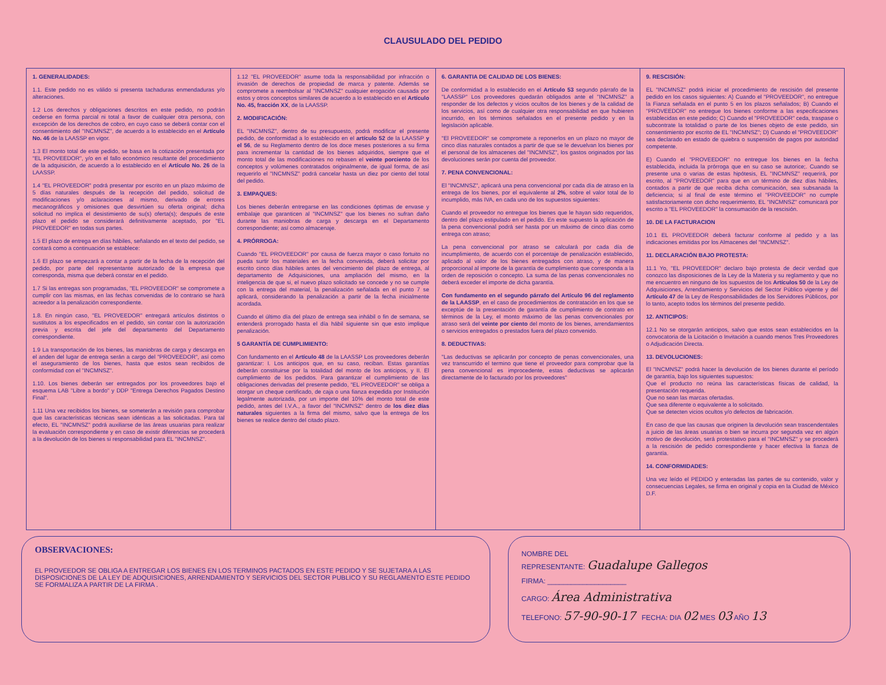CLAUSULADO DEL PEDIDO
1. GENERALIDADES:
1.1. Este pedido no es válido si presenta tachaduras enmendaduras y/o alteraciones.
1.2 Los derechos y obligaciones descritos en este pedido, no podrán cederse en forma parcial ni total a favor de cualquier otra persona, con excepción de los derechos de cobro, en cuyo caso se deberá contar con el consentimiento del "INCMNSZ", de acuerdo a lo establecido en el Artículo No. 46 de la LAASSP en vigor.
1.3 El monto total de este pedido, se basa en la cotización presentada por "EL PROVEEDOR", y/o en el fallo económico resultante del procedimiento de la adquisición, de acuerdo a lo establecido en el Artículo No. 26 de la LAASSP.
1.4 "EL PROVEEDOR" podrá presentar por escrito en un plazo máximo de 5 días naturales después de la recepción del pedido, solicitud de modificaciones y/o aclaraciones al mismo, derivado de errores mecanográficos y omisiones que desvirtúen su oferta original; dicha solicitud no implica el desistimiento de su(s) oferta(s); después de este plazo el pedido se considerará definitivamente aceptado, por "EL PROVEEDOR" en todas sus partes.
1.5 El plazo de entrega en días hábiles, señalando en el texto del pedido, se contará como a continuación se establece:
1.6 El plazo se empezará a contar a partir de la fecha de la recepción del pedido, por parte del representante autorizado de la empresa que corresponda, misma que deberá constar en el pedido.
1.7 Si las entregas son programadas, "EL PROVEEDOR" se compromete a cumplir con las mismas, en las fechas convenidas de lo contrario se hará acreedor a la penalización correspondiente.
1.8. En ningún caso, "EL PROVEEDOR" entregará artículos distintos o sustitutos a los especificados en el pedido, sin contar con la autorización previa y escrita del jefe del departamento del Departamento correspondiente.
1.9 La transportación de los bienes, las maniobras de carga y descarga en el anden del lugar de entrega serán a cargo del "PROVEEDOR", así como el aseguramiento de los bienes, hasta que estos sean recibidos de conformidad con el "INCMNSZ".
1.10. Los bienes deberán ser entregados por los proveedores bajo el esquema LAB "Libre a bordo" y DDP "Entrega Derechos Pagados Destino Final".
1.11 Una vez recibidos los bienes, se someterán a revisión para comprobar que las características técnicas sean idénticas a las solicitadas. Para tal efecto, EL "INCMNSZ" podrá auxiliarse de las áreas usuarias para realizar la evaluación correspondiente y en caso de existir diferencias se procederá a la devolución de los bienes si responsabilidad para EL "INCMNSZ".
1.12 "EL PROVEEDOR" asume toda la responsabilidad por infracción o invasión de derechos de propiedad de marca y patente. Además se compromete a reembolsar al "INCMNSZ" cualquier erogación causada por estos y otros conceptos similares de acuerdo a lo establecido en el Artículo No. 45, fracción XX, de la LAASSP.
2. MODIFICACIÓN:
EL "INCMNSZ", dentro de su presupuesto, podrá modificar el presente pedido, de conformidad a lo establecido en el artículo 52 de la LAASSP y el 56, de su Reglamento dentro de los doce meses posteriores a su firma para incrementar la cantidad de los bienes adquiridos, siempre que el monto total de las modificaciones no rebasen el veinte porciento de los conceptos y volúmenes contratados originalmente, de igual forma, de así requerirlo el "INCMNSZ" podrá cancelar hasta un diez por ciento del total del pedido.
3. EMPAQUES:
Los bienes deberán entregarse en las condiciones óptimas de envase y embalaje que garanticen al "INCMNSZ" que los bienes no sufran daño durante las maniobras de carga y descarga en el Departamento correspondiente; así como almacenaje.
4. PRÓRROGA:
Cuando "EL PROVEEDOR" por causa de fuerza mayor o caso fortuito no pueda surtir los materiales en la fecha convenida, deberá solicitar por escrito cinco días hábiles antes del vencimiento del plazo de entrega, al departamento de Adquisiciones, una ampliación del mismo, en la inteligencia de que si, el nuevo plazo solicitado se concede y no se cumple con la entrega del material, la penalización señalada en el punto 7 se aplicará, considerando la penalización a partir de la fecha inicialmente acordada.
Cuando el último día del plazo de entrega sea inhábil o fin de semana, se entenderá prorrogado hasta el día hábil siguiente sin que esto implique penalización.
5 GARANTÍA DE CUMPLIMIENTO:
Con fundamento en el Artículo 48 de la LAASSP Los proveedores deberán garantizar: I. Los anticipos que, en su caso, reciban. Estas garantías deberán constituirse por la totalidad del monto de los anticipos, y II. El cumplimiento de los pedidos. Para garantizar el cumplimiento de las obligaciones derivadas del presente pedido, "EL PROVEEDOR" se obliga a otorgar un cheque certificado, de caja o una fianza expedida por Institución legalmente autorizada, por un importe del 10% del monto total de este pedido, antes del I.V.A., a favor del "INCMNSZ" dentro de los diez días naturales siguientes a la firma del mismo, salvo que la entrega de los bienes se realice dentro del citado plazo.
6. GARANTIA DE CALIDAD DE LOS BIENES:
De conformidad a lo establecido en el Artículo 53 segundo párrafo de la "LAASSP" Los proveedores quedarán obligados ante el "INCMNSZ" a responder de los defectos y vicios ocultos de los bienes y de la calidad de los servicios, así como de cualquier otra responsabilidad en que hubieren incurrido, en los términos señalados en el presente pedido y en la legislación aplicable.
"El PROVEEDOR" se compromete a reponerlos en un plazo no mayor de cinco días naturales contados a partir de que se le devuelvan los bienes por el personal de los almacenes del "INCMNSZ", los gastos originados por las devoluciones serán por cuenta del proveedor.
7. PENA CONVENCIONAL:
El "INCMNSZ", aplicará una pena convencional por cada día de atraso en la entrega de los bienes, por el equivalente al 2%, sobre el valor total de lo incumplido, más IVA, en cada uno de los supuestos siguientes:
Cuando el proveedor no entregue los bienes que le hayan sido requeridos, dentro del plazo estipulado en el pedido. En este supuesto la aplicación de la pena convencional podrá ser hasta por un máximo de cinco días como entrega con atraso;
La pena convencional por atraso se calculará por cada día de incumplimiento, de acuerdo con el porcentaje de penalización establecido, aplicado al valor de los bienes entregados con atraso, y de manera proporcional al importe de la garantía de cumplimiento que corresponda a la orden de reposición o concepto. La suma de las penas convencionales no deberá exceder el importe de dicha garantía.
Con fundamento en el segundo párrafo del Artículo 96 del reglamento de la LAASSP, en el caso de procedimientos de contratación en los que se exceptúe de la presentación de garantía de cumplimiento de contrato en términos de la Ley, el monto máximo de las penas convencionales por atraso será del veinte por ciento del monto de los bienes, arrendamientos o servicios entregados o prestados fuera del plazo convenido.
8. DEDUCTIVAS:
"Las deductivas se aplicarán por concepto de penas convencionales, una vez transcurrido el termino que tiene el proveedor para comprobar que la pena convencional es improcedente, estas deductivas se aplicarán directamente de lo facturado por los proveedores"
9. RESCISIÓN:
EL "INCMNSZ" podrá iniciar el procedimiento de rescisión del presente pedido en los casos siguientes: A) Cuando el "PROVEEDOR", no entregue la Fianza señalada en el punto 5 en los plazos señalados; B) Cuando el "PROVEEDOR" no entregue los bienes conforme a las especificaciones establecidas en este pedido; C) Cuando el "PROVEEDOR" ceda, traspase o subcontrate la totalidad o parte de los bienes objeto de este pedido, sin consentimiento por escrito de EL "INCMNSZ"; D) Cuando el "PROVEEDOR" sea declarado en estado de quiebra o suspensión de pagos por autoridad competente.
E) Cuando el "PROVEEDOR" no entregue los bienes en la fecha establecida, incluida la prórroga que en su caso se autorice;. Cuando se presente una o varias de estas hipótesis, EL "INCMNSZ" requerirá, por escrito, al "PROVEEDOR" para que en un término de diez días hábiles, contados a partir de que reciba dicha comunicación, sea subsanada la deficiencia; si al final de este término el "PROVEEDOR" no cumple satisfactoriamente con dicho requerimiento, EL "INCMNSZ" comunicará por escrito a "EL PROVEEDOR" la consumación de la rescisión.
10. DE LA FACTURACION
10.1 EL PROVEEDOR deberá facturar conforme al pedido y a las indicaciones emitidas por los Almacenes del "INCMNSZ".
11. DECLARACIÓN BAJO PROTESTA:
11.1 Yo, "EL PROVEEDOR" declaro bajo protesta de decir verdad que conozco las disposiciones de la Ley de la Materia y su reglamento y que no me encuentro en ninguno de los supuestos de los Artículos 50 de la Ley de Adquisiciones, Arrendamiento y Servicios del Sector Público vigente y del Artículo 47 de la Ley de Responsabilidades de los Servidores Públicos, por lo tanto, acepto todos los términos del presente pedido.
12. ANTICIPOS:
12.1 No se otorgarán anticipos, salvo que estos sean establecidos en la convocatoria de la Licitación o Invitación a cuando menos Tres Proveedores o Adjudicación Directa.
13. DEVOLUCIONES:
El "INCMNSZ" podrá hacer la devolución de los bienes durante el período de garantía, bajo los siguientes supuestos:
Que el producto no reúna las características físicas de calidad, la presentación requerida.
Que no sean las marcas ofertadas.
Que sea diferente o equivalente a lo solicitado.
Que se detecten vicios ocultos y/o defectos de fabricación.
En caso de que las causas que originen la devolución sean trascendentales a juicio de las áreas usuarias o bien se incurra por segunda vez en algún motivo de devolución, será protestativo para el "INCMNSZ" y se procederá a la rescisión de pedido correspondiente y hacer efectiva la fianza de garantía.
14. CONFORMIDADES:
Una vez leído el PEDIDO y enteradas las partes de su contenido, valor y consecuencias Legales, se firma en original y copia en la Ciudad de México D.F.
OBSERVACIONES:
EL PROVEEDOR SE OBLIGA A ENTREGAR LOS BIENES EN LOS TERMINOS PACTADOS EN ESTE PEDIDO Y SE SUJETARA A LAS DISPOSICIONES DE LA LEY DE ADQUISICIONES, ARRENDAMIENTO Y SERVICIOS DEL SECTOR PUBLICO Y SU REGLAMENTO ESTE PEDIDO SE FORMALIZA A PARTIR DE LA FIRMA .
NOMBRE DEL
REPRESENTANTE: Guadalupe Gallegos
FIRMA: ____________________
CARGO: Área Administrativa
TELEFONO: 57-90-90-17 FECHA: DIA 02 MES 03 AÑO 13